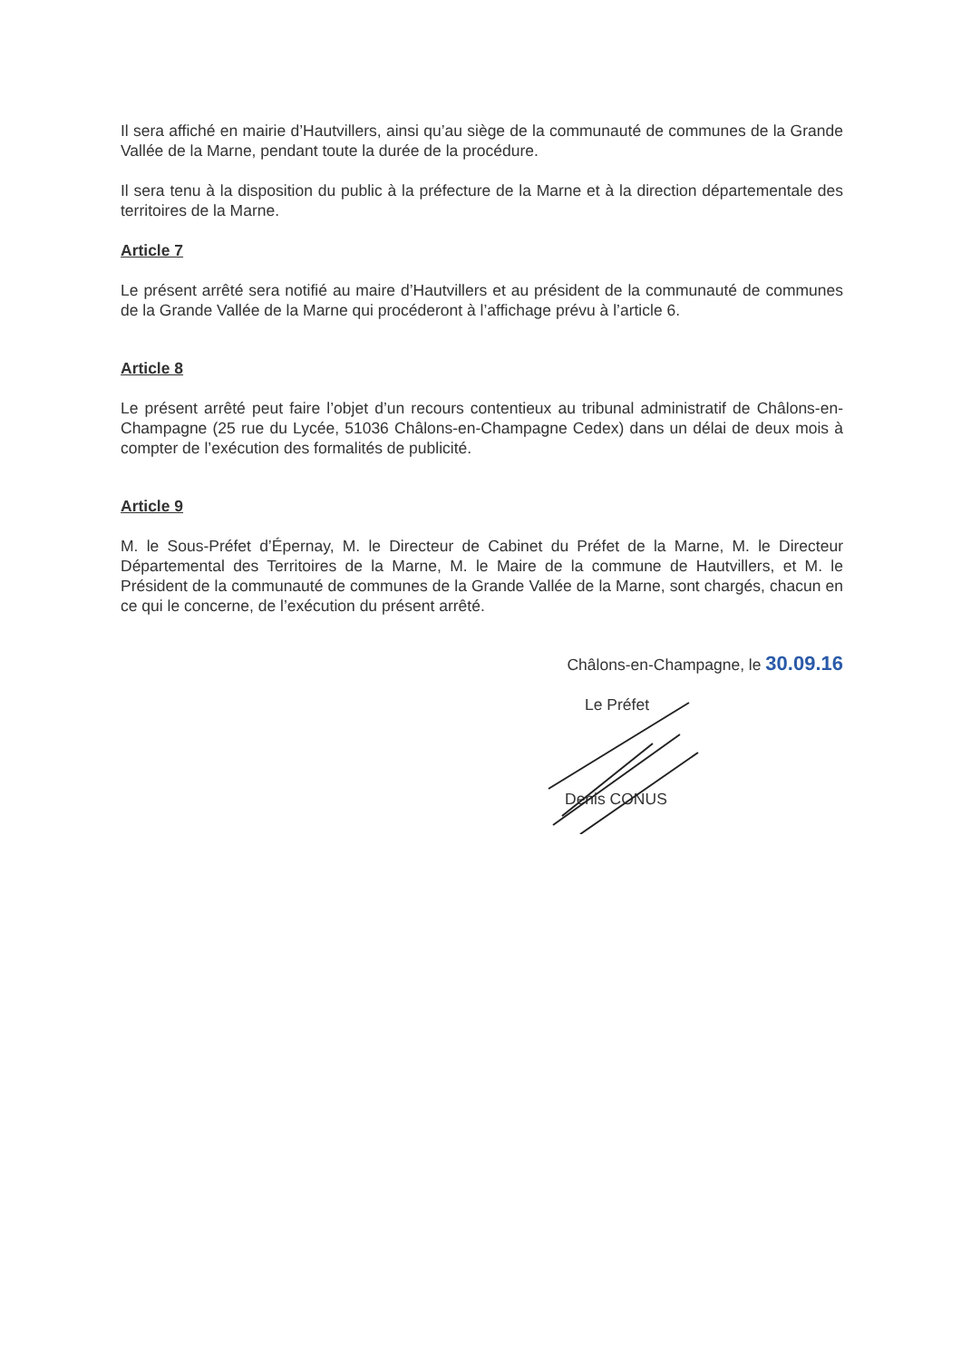Il sera affiché en mairie d’Hautvillers, ainsi qu’au siège de la communauté de communes de la Grande Vallée de la Marne, pendant toute la durée de la procédure.
Il sera tenu à la disposition du public à la préfecture de la Marne et à la direction départementale des territoires de la Marne.
Article 7
Le présent arrêté sera notifié au maire d’Hautvillers et au président de la communauté de communes de la Grande Vallée de la Marne qui procéderont à l’affichage prévu à l’article 6.
Article 8
Le présent arrêté peut faire l’objet d’un recours contentieux au tribunal administratif de Châlons-en-Champagne (25 rue du Lycée, 51036 Châlons-en-Champagne Cedex) dans un délai de deux mois à compter de l’exécution des formalités de publicité.
Article 9
M. le Sous-Préfet d’Épernay, M. le Directeur de Cabinet du Préfet de la Marne, M. le Directeur Départemental des Territoires de la Marne, M. le Maire de la commune de Hautvillers, et M. le Président de la communauté de communes de la Grande Vallée de la Marne, sont chargés, chacun en ce qui le concerne, de l’exécution du présent arrêté.
Châlons-en-Champagne, le 30.09.16
Le Préfet
Denis CONUS